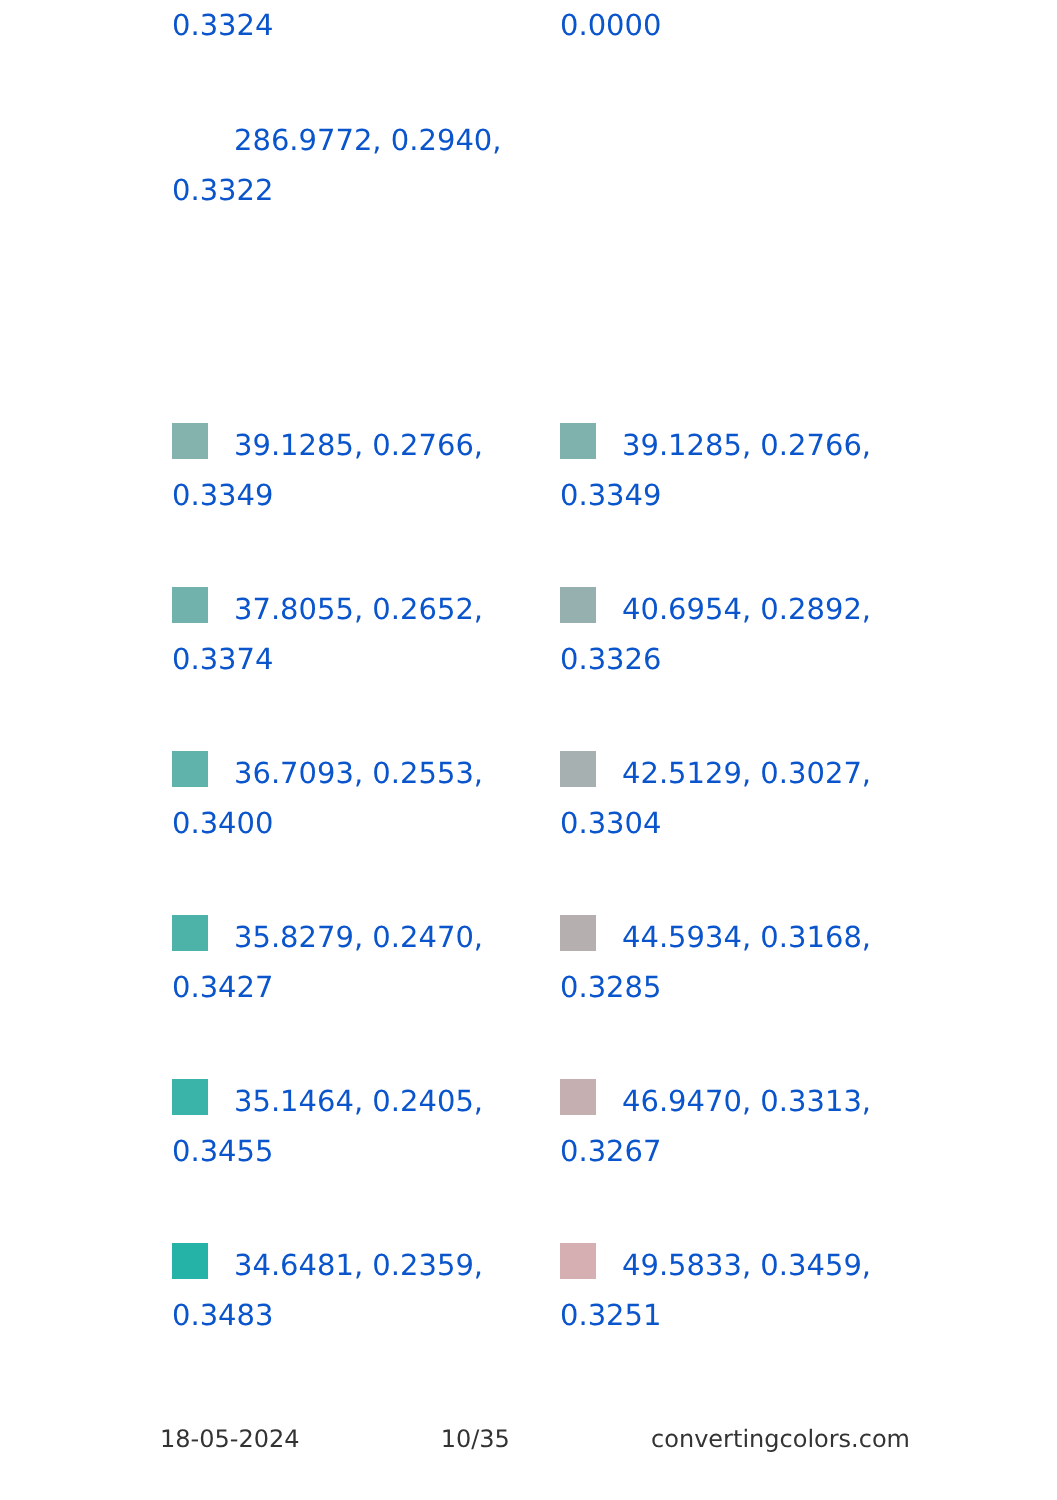0.3324 0.0000
286.9772, 0.2940,
0.3322
39.1285, 0.2766,
0.3349
39.1285, 0.2766,
0.3349
37.8055, 0.2652,
0.3374
40.6954, 0.2892,
0.3326
36.7093, 0.2553,
0.3400
42.5129, 0.3027,
0.3304
35.8279, 0.2470,
0.3427
44.5934, 0.3168,
0.3285
35.1464, 0.2405,
0.3455
46.9470, 0.3313,
0.3267
34.6481, 0.2359,
0.3483
49.5833, 0.3459,
0.3251
18-05-2024 10/35 convertingcolors.com